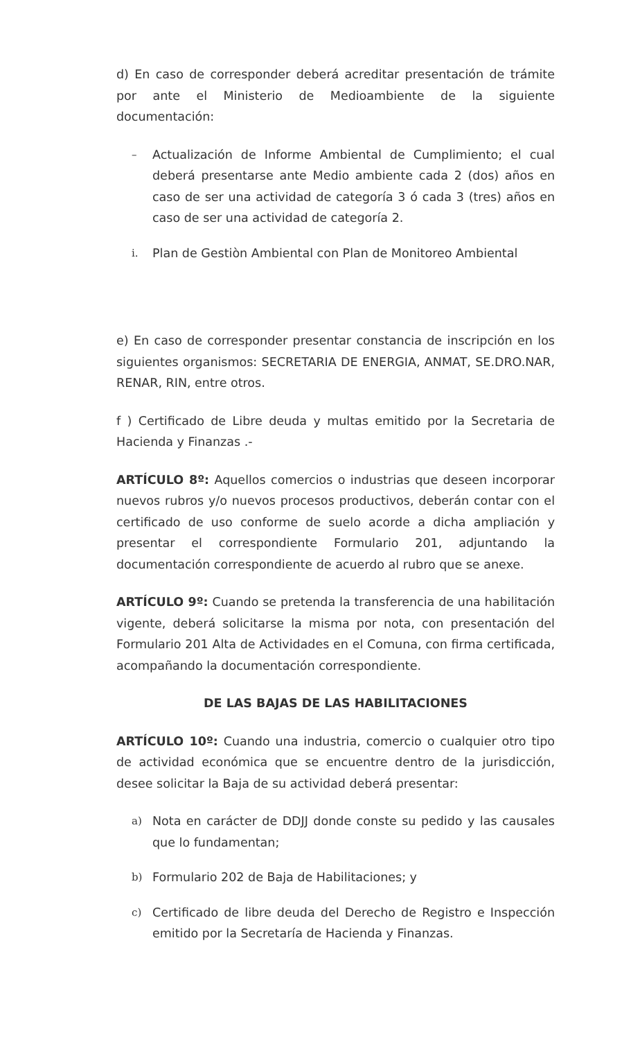d) En caso de corresponder deberá acreditar presentación de trámite por ante el Ministerio de Medioambiente de la siguiente documentación:
– Actualización de Informe Ambiental de Cumplimiento; el cual deberá presentarse ante Medio ambiente cada 2 (dos) años en caso de ser una actividad de categoría 3 ó cada 3 (tres) años en caso de ser una actividad de categoría 2.
i. Plan de Gestiòn Ambiental con Plan de Monitoreo Ambiental
e) En caso de corresponder presentar constancia de inscripción en los siguientes organismos: SECRETARIA DE ENERGIA, ANMAT, SE.DRO.NAR, RENAR, RIN, entre otros.
f ) Certificado de Libre deuda y multas emitido por la Secretaria de Hacienda y Finanzas .-
ARTÍCULO 8º: Aquellos comercios o industrias que deseen incorporar nuevos rubros y/o nuevos procesos productivos, deberán contar con el certificado de uso conforme de suelo acorde a dicha ampliación y presentar el correspondiente Formulario 201, adjuntando la documentación correspondiente de acuerdo al rubro que se anexe.
ARTÍCULO 9º: Cuando se pretenda la transferencia de una habilitación vigente, deberá solicitarse la misma por nota, con presentación del Formulario 201 Alta de Actividades en el Comuna, con firma certificada, acompañando la documentación correspondiente.
DE LAS BAJAS DE LAS HABILITACIONES
ARTÍCULO 10º: Cuando una industria, comercio o cualquier otro tipo de actividad económica que se encuentre dentro de la jurisdicción, desee solicitar la Baja de su actividad deberá presentar:
a) Nota en carácter de DDJJ donde conste su pedido y las causales que lo fundamentan;
b) Formulario 202 de Baja de Habilitaciones; y
c) Certificado de libre deuda del Derecho de Registro e Inspección emitido por la Secretaría de Hacienda y Finanzas.